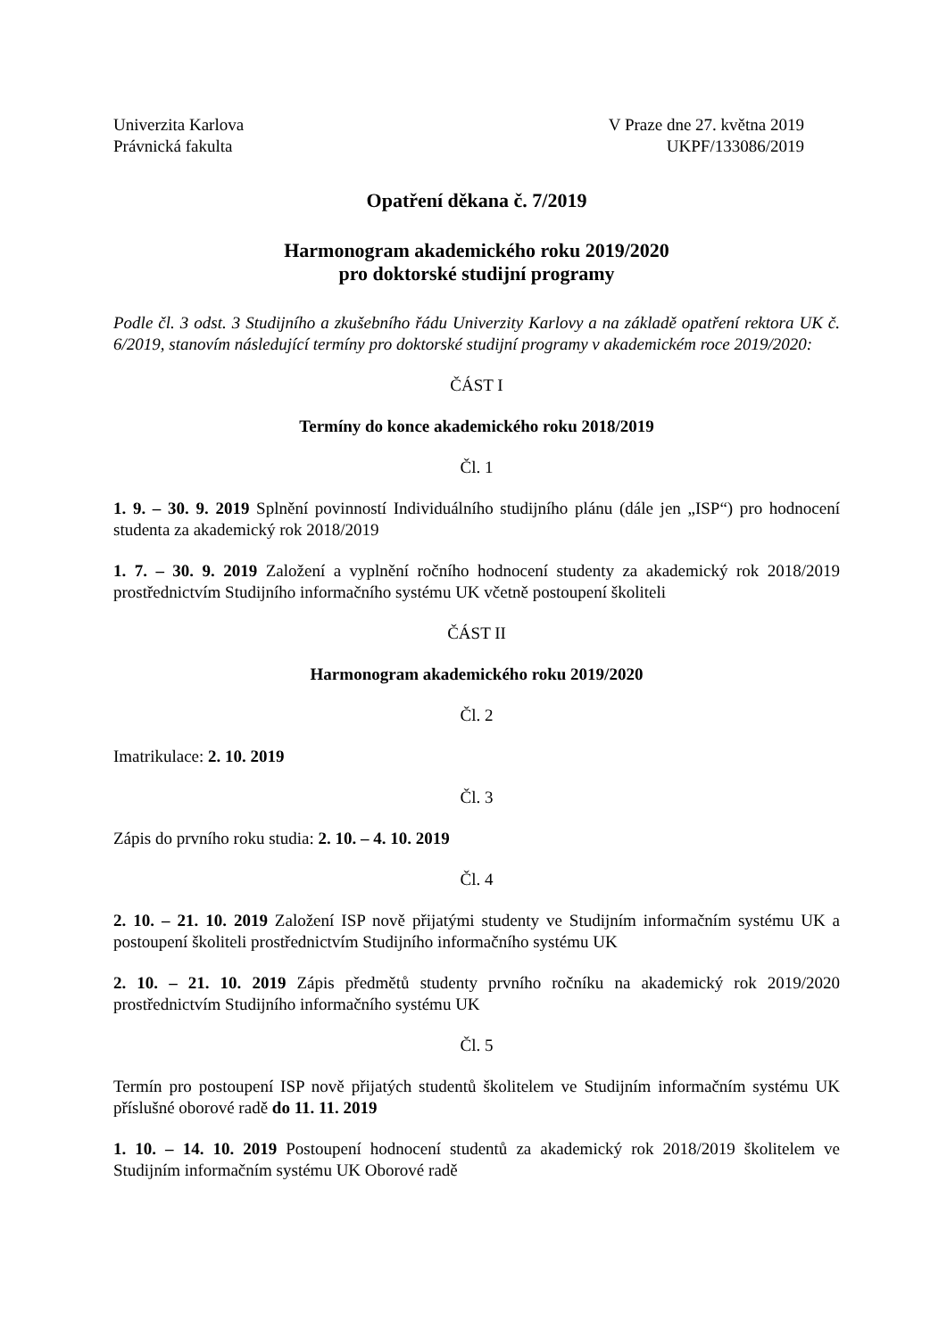Univerzita Karlova
Právnická fakulta
V Praze dne 27. května 2019
UKPF/133086/2019
Opatření děkana č. 7/2019
Harmonogram akademického roku 2019/2020
pro doktorské studijní programy
Podle čl. 3 odst. 3 Studijního a zkušebního řádu Univerzity Karlovy a na základě opatření rektora UK č. 6/2019, stanovím následující termíny pro doktorské studijní programy v akademickém roce 2019/2020:
ČÁST I
Termíny do konce akademického roku 2018/2019
Čl. 1
1. 9. – 30. 9. 2019 Splnění povinností Individuálního studijního plánu (dále jen „ISP“) pro hodnocení studenta za akademický rok 2018/2019
1. 7. – 30. 9. 2019 Založení a vyplnění ročního hodnocení studenty za akademický rok 2018/2019 prostřednictvím Studijního informačního systému UK včetně postoupení školiteli
ČÁST II
Harmonogram akademického roku 2019/2020
Čl. 2
Imatrikulace: 2. 10. 2019
Čl. 3
Zápis do prvního roku studia: 2. 10. – 4. 10. 2019
Čl. 4
2. 10. – 21. 10. 2019 Založení ISP nově přijatými studenty ve Studijním informačním systému UK a postoupení školiteli prostřednictvím Studijního informačního systému UK
2. 10. – 21. 10. 2019 Zápis předmětů studenty prvního ročníku na akademický rok 2019/2020 prostřednictvím Studijního informačního systému UK
Čl. 5
Termín pro postoupení ISP nově přijatých studentů školitelem ve Studijním informačním systému UK příslušné oborové radě do 11. 11. 2019
1. 10. – 14. 10. 2019 Postoupení hodnocení studentů za akademický rok 2018/2019 školitelem ve Studijním informačním systému UK Oborové radě